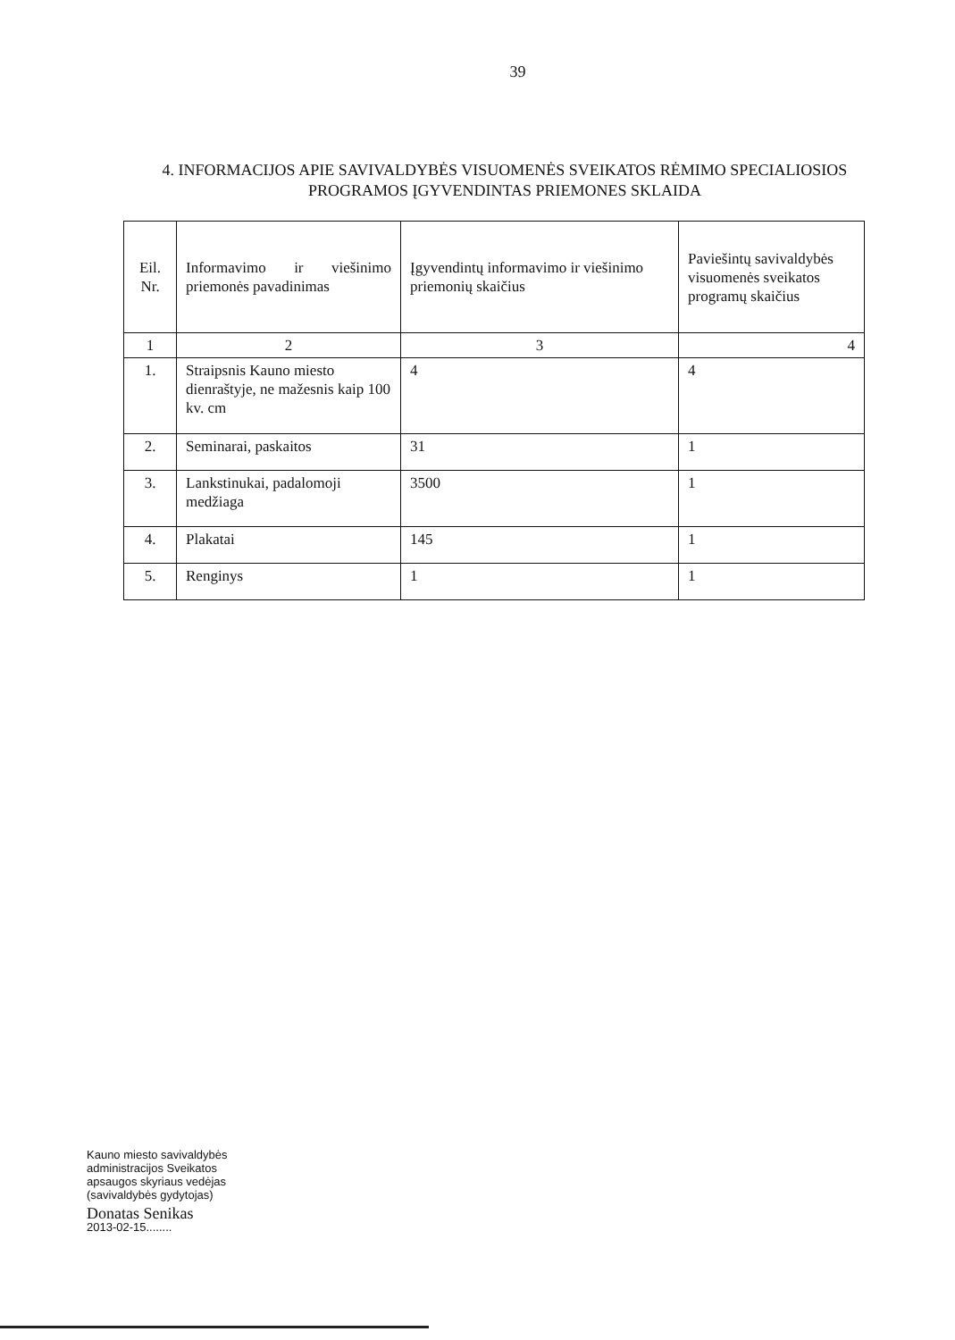39
4. INFORMACIJOS APIE SAVIVALDYBĖS VISUOMENĖS SVEIKATOS RĖMIMO SPECIALIOSIOS PROGRAMOS ĮGYVENDINTAS PRIEMONES SKLAIDA
| Eil. Nr. | Informavimo ir viešinimo priemonės pavadinimas | Įgyvendintų informavimo ir viešinimo priemonių skaičius | Paviešintų savivaldybės visuomenės sveikatos programų skaičius |
| 1 | 2 | 3 | 4 |
| 1. | Straipsnis Kauno miesto dienraštyje, ne mažesnis kaip 100 kv. cm | 4 | 4 |
| 2. | Seminarai, paskaitos | 31 | 1 |
| 3. | Lankstinukai, padalomoji medžiaga | 3500 | 1 |
| 4. | Plakatai | 145 | 1 |
| 5. | Renginys | 1 | 1 |
Kauno miesto savivaldybės
administracijos Sveikatos
apsaugos skyriaus vedėjas
(savivaldybės gydytojas)
Donatas Senikas
2013-02-15........